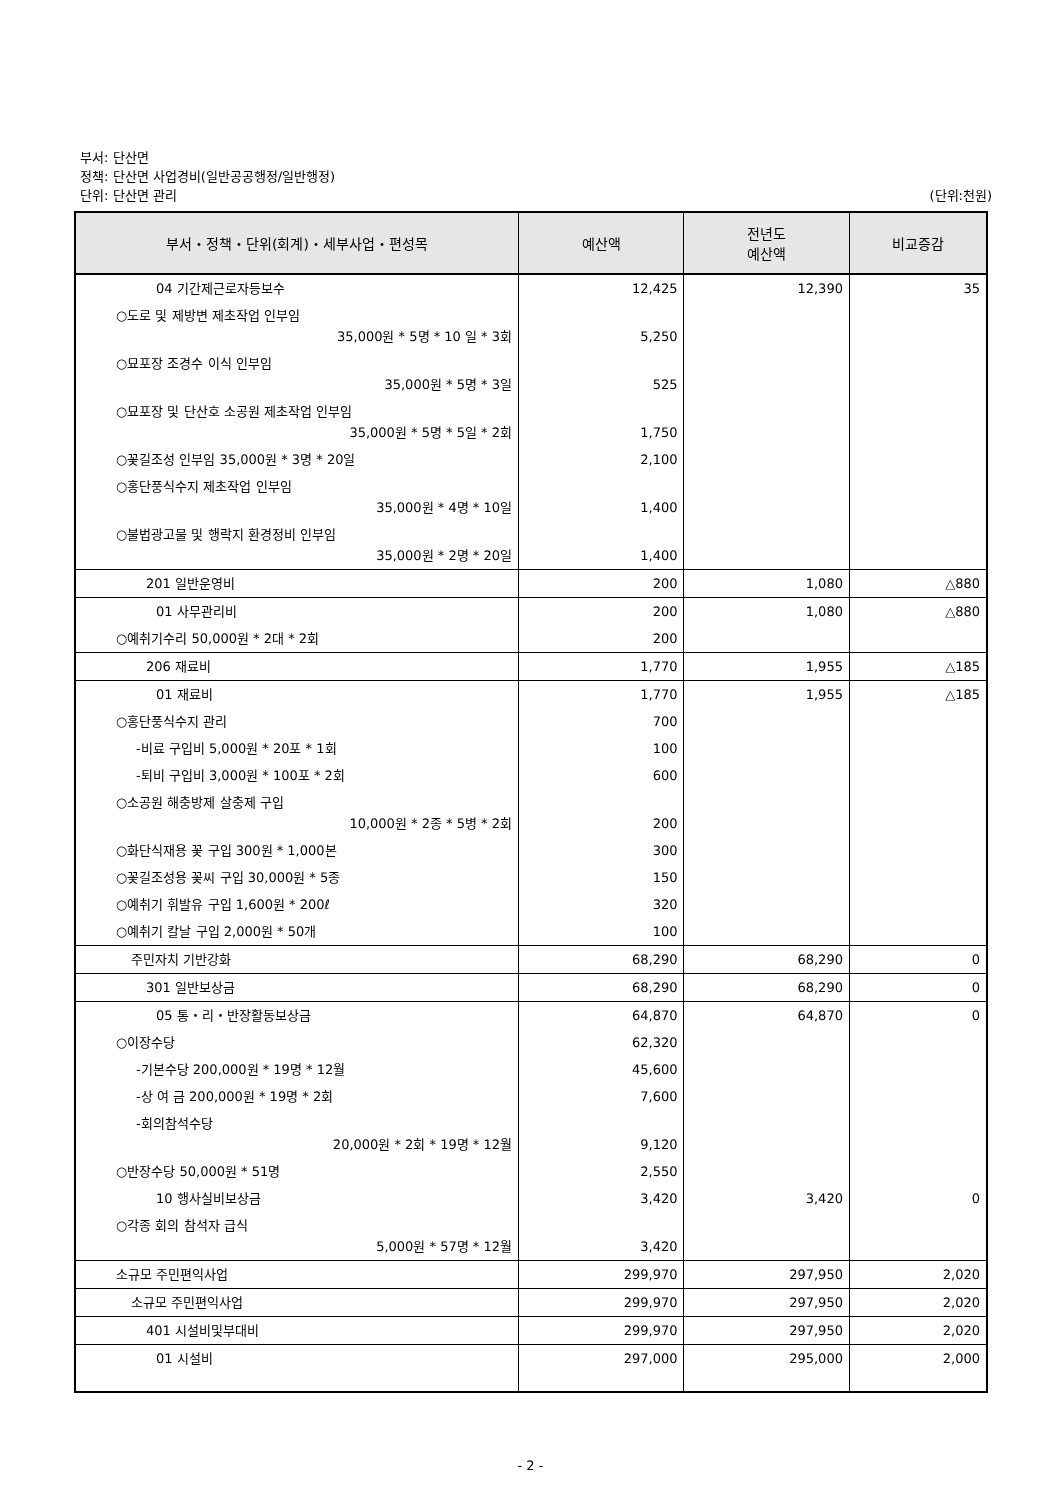부서: 단산면
정책: 단산면 사업경비(일반공공행정/일반행정)
단위: 단산면 관리 (단위:천원)
| 부서・정책・단위(회계)・세부사업・편성목 | 예산액 | 전년도 예산액 | 비교증감 |
| --- | --- | --- | --- |
| 04 기간제근로자등보수 | 12,425 | 12,390 | 35 |
| ○도로 및 제방변 제초작업 인부임 35,000원 * 5명 * 10 일 * 3회 | 5,250 | | |
| ○묘포장 조경수 이식 인부임 35,000원 * 5명 * 3일 | 525 | | |
| ○묘포장 및 단산호 소공원 제초작업 인부임 35,000원 * 5명 * 5일 * 2회 | 1,750 | | |
| ○꽃길조성 인부임 35,000원 * 3명 * 20일 | 2,100 | | |
| ○홍단풍식수지 제초작업 인부임 35,000원 * 4명 * 10일 | 1,400 | | |
| ○불법광고물 및 행락지 환경정비 인부임 35,000원 * 2명 * 20일 | 1,400 | | |
| 201 일반운영비 | 200 | 1,080 | △880 |
| 01 사무관리비 | 200 | 1,080 | △880 |
| ○예취기수리 50,000원 * 2대 * 2회 | 200 | | |
| 206 재료비 | 1,770 | 1,955 | △185 |
| 01 재료비 | 1,770 | 1,955 | △185 |
| ○홍단풍식수지 관리 | 700 | | |
| -비료 구입비 5,000원 * 20포 * 1회 | 100 | | |
| -퇴비 구입비 3,000원 * 100포 * 2회 | 600 | | |
| ○소공원 해충방제 살충제 구입 10,000원 * 2종 * 5병 * 2회 | 200 | | |
| ○화단식재용 꽃 구입 300원 * 1,000본 | 300 | | |
| ○꽃길조성용 꽃씨 구입 30,000원 * 5종 | 150 | | |
| ○예취기 휘발유 구입 1,600원 * 200ℓ | 320 | | |
| ○예취기 칼날 구입 2,000원 * 50개 | 100 | | |
| 주민자치 기반강화 | 68,290 | 68,290 | 0 |
| 301 일반보상금 | 68,290 | 68,290 | 0 |
| 05 통・리・반장활동보상금 | 64,870 | 64,870 | 0 |
| ○이장수당 | 62,320 | | |
| -기본수당 200,000원 * 19명 * 12월 | 45,600 | | |
| -상 여 금 200,000원 * 19명 * 2회 | 7,600 | | |
| -회의참석수당 20,000원 * 2회 * 19명 * 12월 | 9,120 | | |
| ○반장수당 50,000원 * 51명 | 2,550 | | |
| 10 행사실비보상금 | 3,420 | 3,420 | 0 |
| ○각종 회의 참석자 급식 5,000원 * 57명 * 12월 | 3,420 | | |
| 소규모 주민편익사업 | 299,970 | 297,950 | 2,020 |
| 소규모 주민편익사업 | 299,970 | 297,950 | 2,020 |
| 401 시설비및부대비 | 299,970 | 297,950 | 2,020 |
| 01 시설비 | 297,000 | 295,000 | 2,000 |
- 2 -